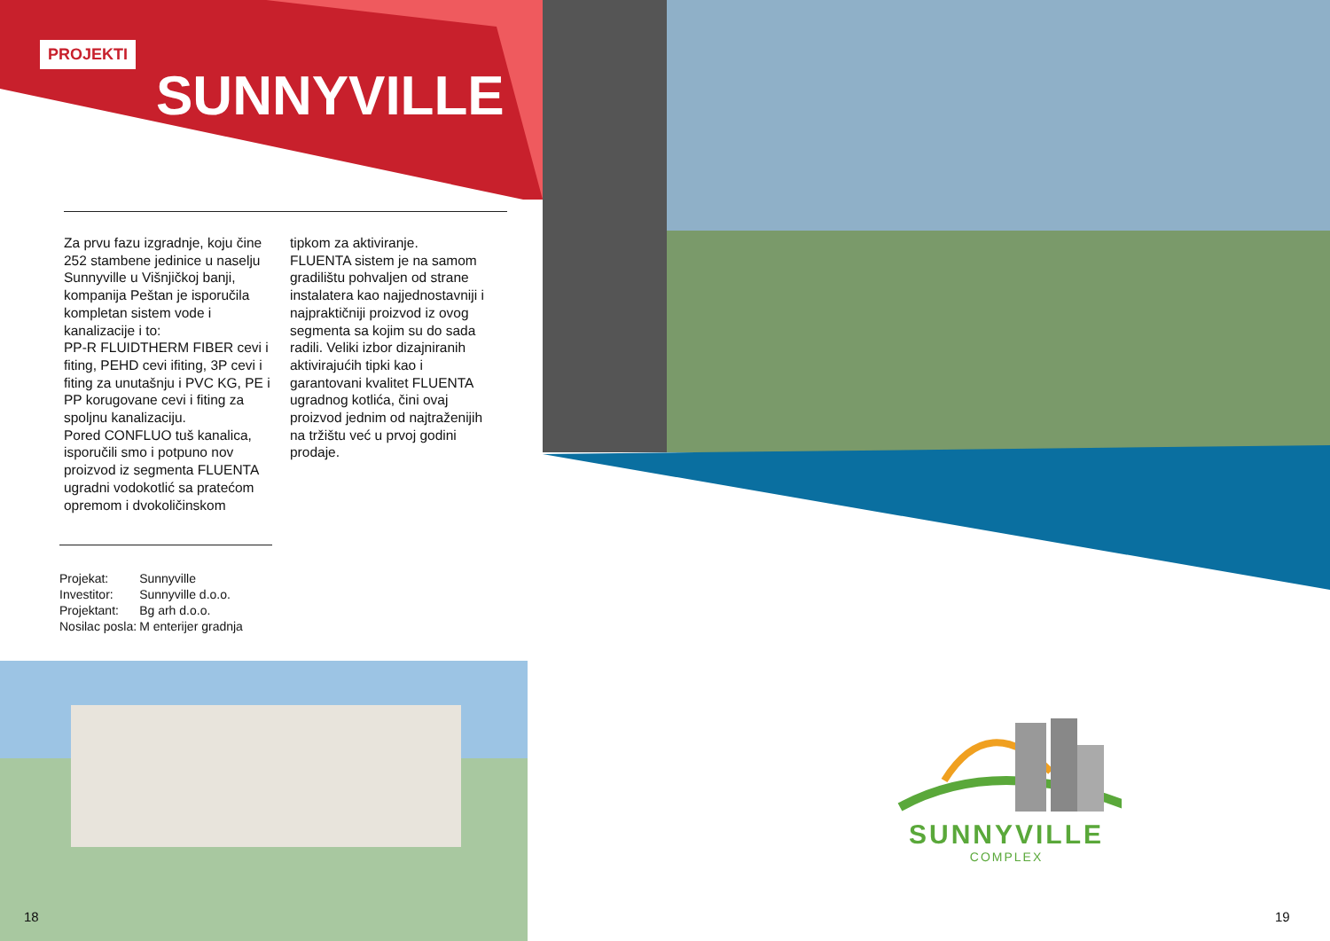PROJEKTI
SUNNYVILLE
Za prvu fazu izgradnje, koju čine 252 stambene jedinice u naselju Sunnyville u Višnjičkoj banji, kompanija Peštan je isporučila kompletan sistem vode i kanalizacije i to:
PP-R FLUIDTHERM FIBER cevi i fiting, PEHD cevi ifiting, 3P cevi i fiting za unutašnju i PVC KG, PE i PP korugovane cevi i fiting za spoljnu kanalizaciju.
Pored CONFLUO tuš kanalica, isporučili smo i potpuno nov proizvod iz segmenta FLUENTA ugradni vodokotlić sa pratećom opremom i dvokoličinskom
tipkom za aktiviranje.
FLUENTA sistem je na samom gradilištu pohvaljen od strane instalatera kao najjednostavniji i najpraktičniji proizvod iz ovog segmenta sa kojim su do sada radili. Veliki izbor dizajniranih aktivirajućih tipki kao i garantovani kvalitet FLUENTA ugradnog kotlića, čini ovaj proizvod jednim od najtraženijih na tržištu već u prvoj godini prodaje.
| Projekat: | Sunnyville |
| Investitor: | Sunnyville d.o.o. |
| Projektant: | Bg arh d.o.o. |
| Nosilac posla: | M enterijer gradnja |
18
SUNNYVILLE
COMPLEX
19